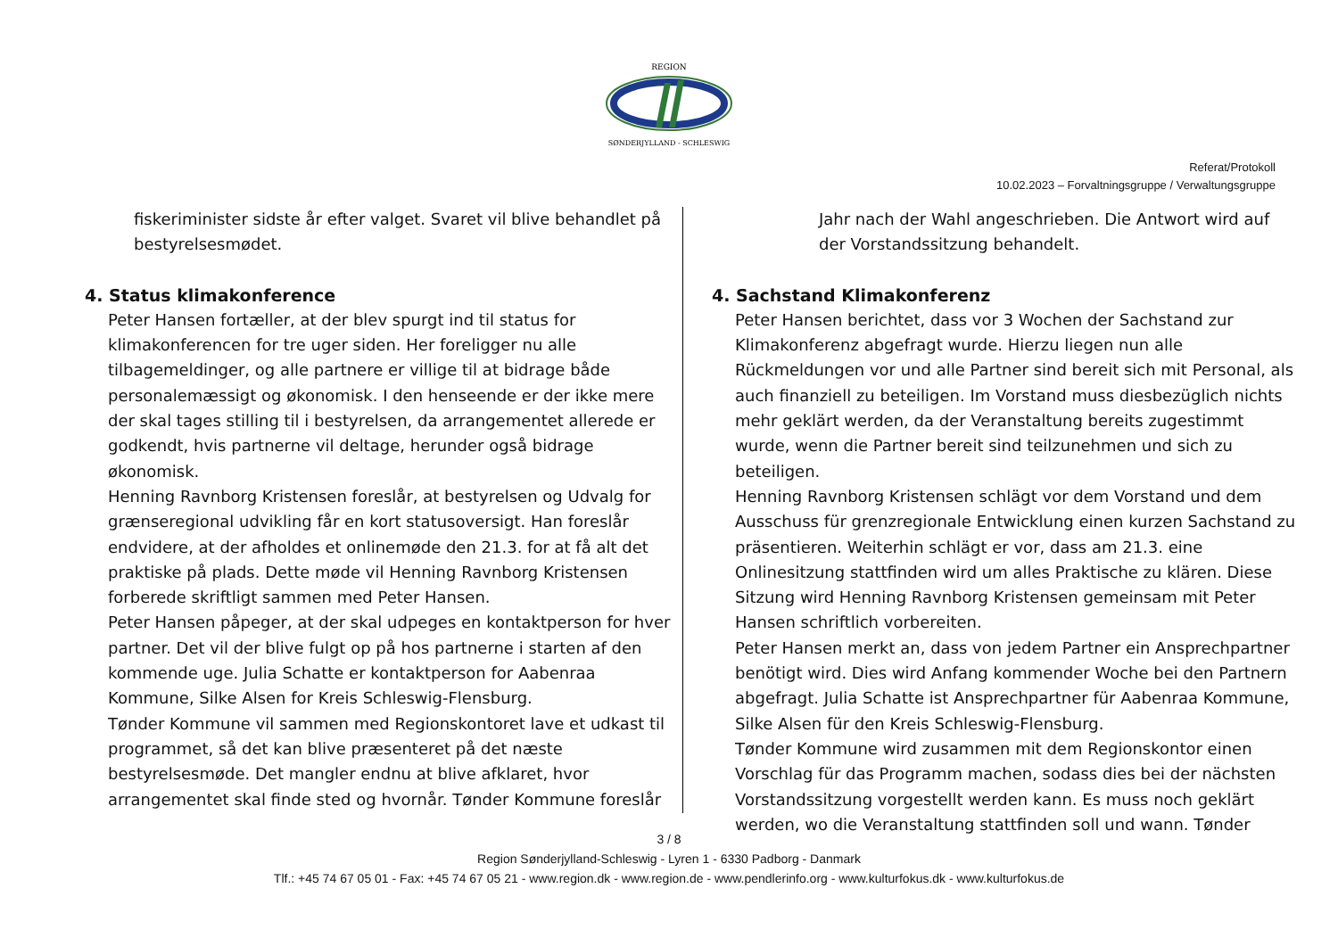REGION
SØNDERJYLLAND - SCHLESWIG
Referat/Protokoll
10.02.2023 – Forvaltningsgruppe / Verwaltungsgruppe
fiskeriminister sidste år efter valget. Svaret vil blive behandlet på bestyrelsesmødet.
4. Status klimakonference
Peter Hansen fortæller, at der blev spurgt ind til status for klimakonferencen for tre uger siden. Her foreligger nu alle tilbagemeldinger, og alle partnere er villige til at bidrage både personalemæssigt og økonomisk. I den henseende er der ikke mere der skal tages stilling til i bestyrelsen, da arrangementet allerede er godkendt, hvis partnerne vil deltage, herunder også bidrage økonomisk.
Henning Ravnborg Kristensen foreslår, at bestyrelsen og Udvalg for grænseregional udvikling får en kort statusoversigt. Han foreslår endvidere, at der afholdes et onlinemøde den 21.3. for at få alt det praktiske på plads. Dette møde vil Henning Ravnborg Kristensen forberede skriftligt sammen med Peter Hansen.
Peter Hansen påpeger, at der skal udpeges en kontaktperson for hver partner. Det vil der blive fulgt op på hos partnerne i starten af den kommende uge. Julia Schatte er kontaktperson for Aabenraa Kommune, Silke Alsen for Kreis Schleswig-Flensburg.
Tønder Kommune vil sammen med Regionskontoret lave et udkast til programmet, så det kan blive præsenteret på det næste bestyrelsesmøde. Det mangler endnu at blive afklaret, hvor arrangementet skal finde sted og hvornår. Tønder Kommune foreslår
Jahr nach der Wahl angeschrieben. Die Antwort wird auf der Vorstandssitzung behandelt.
4. Sachstand Klimakonferenz
Peter Hansen berichtet, dass vor 3 Wochen der Sachstand zur Klimakonferenz abgefragt wurde. Hierzu liegen nun alle Rückmeldungen vor und alle Partner sind bereit sich mit Personal, als auch finanziell zu beteiligen. Im Vorstand muss diesbezüglich nichts mehr geklärt werden, da der Veranstaltung bereits zugestimmt wurde, wenn die Partner bereit sind teilzunehmen und sich zu beteiligen.
Henning Ravnborg Kristensen schlägt vor dem Vorstand und dem Ausschuss für grenzregionale Entwicklung einen kurzen Sachstand zu präsentieren. Weiterhin schlägt er vor, dass am 21.3. eine Onlinesitzung stattfinden wird um alles Praktische zu klären. Diese Sitzung wird Henning Ravnborg Kristensen gemeinsam mit Peter Hansen schriftlich vorbereiten.
Peter Hansen merkt an, dass von jedem Partner ein Ansprechpartner benötigt wird. Dies wird Anfang kommender Woche bei den Partnern abgefragt. Julia Schatte ist Ansprechpartner für Aabenraa Kommune, Silke Alsen für den Kreis Schleswig-Flensburg.
Tønder Kommune wird zusammen mit dem Regionskontor einen Vorschlag für das Programm machen, sodass dies bei der nächsten Vorstandssitzung vorgestellt werden kann. Es muss noch geklärt werden, wo die Veranstaltung stattfinden soll und wann. Tønder
3 / 8
Region Sønderjylland-Schleswig - Lyren 1 - 6330 Padborg - Danmark
Tlf.: +45 74 67 05 01 - Fax: +45 74 67 05 21 - www.region.dk - www.region.de - www.pendlerinfo.org - www.kulturfokus.dk - www.kulturfokus.de